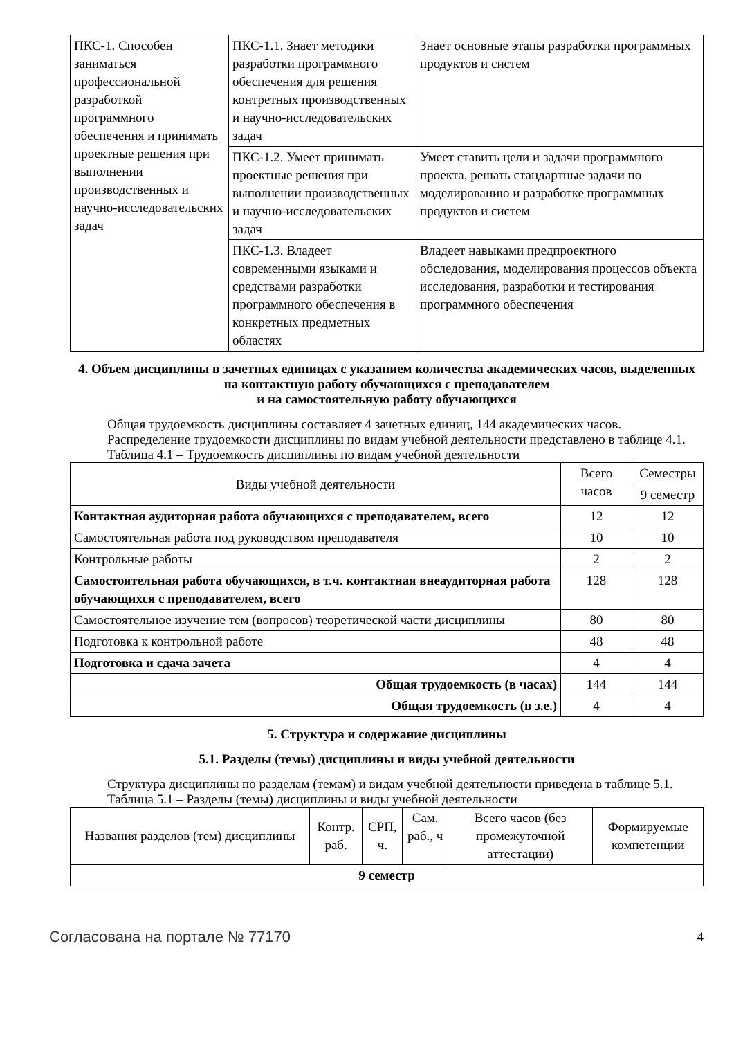| ПКС-1. Способен заниматься профессиональной разработкой программного обеспечения и принимать проектные решения при выполнении производственных и научно-исследовательских задач | ПКС-1.1. Знает методики разработки программного обеспечения для решения контретных производственных и научно-исследовательских задач | Знает основные этапы разработки программных продуктов и систем |
| | ПКС-1.2. Умеет принимать проектные решения при выполнении производственных и научно-исследовательских задач | Умеет ставить цели и задачи программного проекта, решать стандартные задачи по моделированию и разработке программных продуктов и систем |
| | ПКС-1.3. Владеет современными языками и средствами разработки программного обеспечения в конкретных предметных областях | Владеет навыками предпроектного обследования, моделирования процессов объекта исследования, разработки и тестирования программного обеспечения |
4. Объем дисциплины в зачетных единицах с указанием количества академических часов, выделенных на контактную работу обучающихся с преподавателем
и на самостоятельную работу обучающихся
Общая трудоемкость дисциплины составляет 4 зачетных единиц, 144 академических часов.
Распределение трудоемкости дисциплины по видам учебной деятельности представлено в таблице 4.1.
Таблица 4.1 – Трудоемкость дисциплины по видам учебной деятельности
| Виды учебной деятельности | Всего часов | Семестры |
| | | 9 семестр |
| Контактная аудиторная работа обучающихся с преподавателем, всего | 12 | 12 |
| Самостоятельная работа под руководством преподавателя | 10 | 10 |
| Контрольные работы | 2 | 2 |
| Самостоятельная работа обучающихся, в т.ч. контактная внеаудиторная работа обучающихся с преподавателем, всего | 128 | 128 |
| Самостоятельное изучение тем (вопросов) теоретической части дисциплины | 80 | 80 |
| Подготовка к контрольной работе | 48 | 48 |
| Подготовка и сдача зачета | 4 | 4 |
| Общая трудоемкость (в часах) | 144 | 144 |
| Общая трудоемкость (в з.е.) | 4 | 4 |
5. Структура и содержание дисциплины
5.1. Разделы (темы) дисциплины и виды учебной деятельности
Структура дисциплины по разделам (темам) и видам учебной деятельности приведена в таблице 5.1.
Таблица 5.1 – Разделы (темы) дисциплины и виды учебной деятельности
| Названия разделов (тем) дисциплины | Контр. раб. | СРП, ч. | Сам. раб., ч | Всего часов (без промежуточной аттестации) | Формируемые компетенции |
| 9 семестр | | | | | |
Согласована на портале № 77170 4